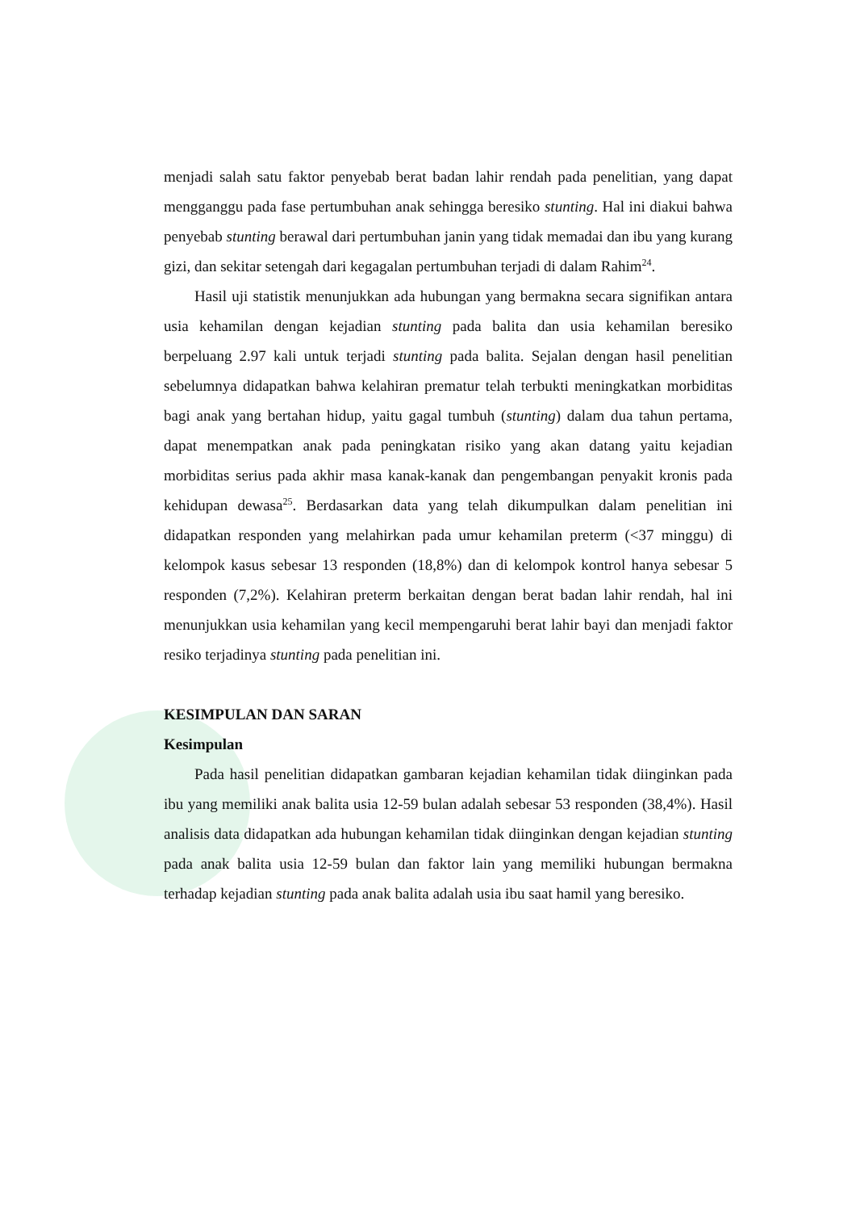menjadi salah satu faktor penyebab berat badan lahir rendah pada penelitian, yang dapat mengganggu pada fase pertumbuhan anak sehingga beresiko stunting. Hal ini diakui bahwa penyebab stunting berawal dari pertumbuhan janin yang tidak memadai dan ibu yang kurang gizi, dan sekitar setengah dari kegagalan pertumbuhan terjadi di dalam Rahim<sup>24</sup>.
Hasil uji statistik menunjukkan ada hubungan yang bermakna secara signifikan antara usia kehamilan dengan kejadian stunting pada balita dan usia kehamilan beresiko berpeluang 2.97 kali untuk terjadi stunting pada balita. Sejalan dengan hasil penelitian sebelumnya didapatkan bahwa kelahiran prematur telah terbukti meningkatkan morbiditas bagi anak yang bertahan hidup, yaitu gagal tumbuh (stunting) dalam dua tahun pertama, dapat menempatkan anak pada peningkatan risiko yang akan datang yaitu kejadian morbiditas serius pada akhir masa kanak-kanak dan pengembangan penyakit kronis pada kehidupan dewasa<sup>25</sup>. Berdasarkan data yang telah dikumpulkan dalam penelitian ini didapatkan responden yang melahirkan pada umur kehamilan preterm (<37 minggu) di kelompok kasus sebesar 13 responden (18,8%) dan di kelompok kontrol hanya sebesar 5 responden (7,2%). Kelahiran preterm berkaitan dengan berat badan lahir rendah, hal ini menunjukkan usia kehamilan yang kecil mempengaruhi berat lahir bayi dan menjadi faktor resiko terjadinya stunting pada penelitian ini.
KESIMPULAN DAN SARAN
Kesimpulan
Pada hasil penelitian didapatkan gambaran kejadian kehamilan tidak diinginkan pada ibu yang memiliki anak balita usia 12-59 bulan adalah sebesar 53 responden (38,4%). Hasil analisis data didapatkan ada hubungan kehamilan tidak diinginkan dengan kejadian stunting pada anak balita usia 12-59 bulan dan faktor lain yang memiliki hubungan bermakna terhadap kejadian stunting pada anak balita adalah usia ibu saat hamil yang beresiko.